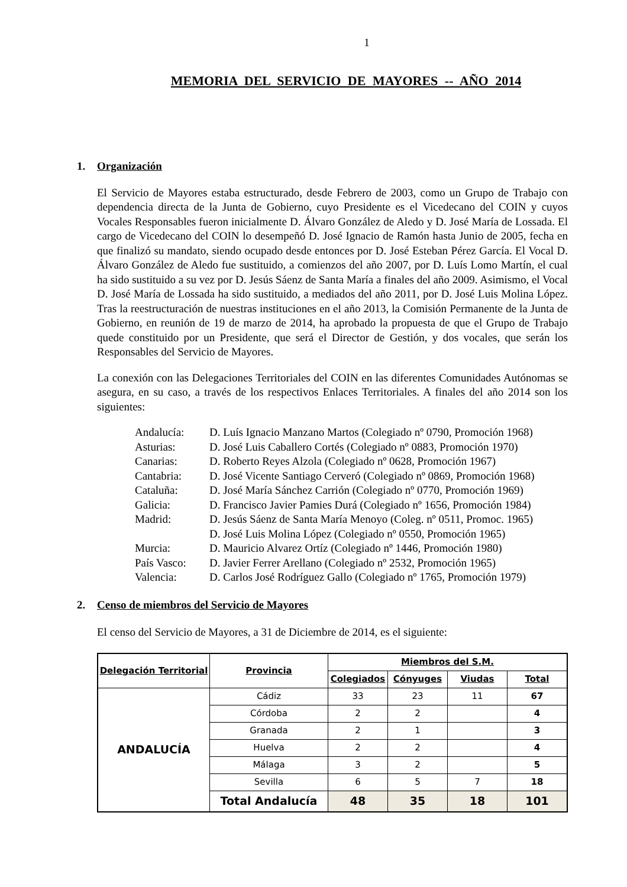1
MEMORIA DEL SERVICIO DE MAYORES -- AÑO 2014
1. Organización
El Servicio de Mayores estaba estructurado, desde Febrero de 2003, como un Grupo de Trabajo con dependencia directa de la Junta de Gobierno, cuyo Presidente es el Vicedecano del COIN y cuyos Vocales Responsables fueron inicialmente D. Álvaro González de Aledo y D. José María de Lossada. El cargo de Vicedecano del COIN lo desempeñó D. José Ignacio de Ramón hasta Junio de 2005, fecha en que finalizó su mandato, siendo ocupado desde entonces por D. José Esteban Pérez García. El Vocal D. Álvaro González de Aledo fue sustituido, a comienzos del año 2007, por D. Luís Lomo Martín, el cual ha sido sustituido a su vez por D. Jesús Sáenz de Santa María a finales del año 2009. Asimismo, el Vocal D. José María de Lossada ha sido sustituido, a mediados del año 2011, por D. José Luis Molina López. Tras la reestructuración de nuestras instituciones en el año 2013, la Comisión Permanente de la Junta de Gobierno, en reunión de 19 de marzo de 2014, ha aprobado la propuesta de que el Grupo de Trabajo quede constituido por un Presidente, que será el Director de Gestión, y dos vocales, que serán los Responsables del Servicio de Mayores.
La conexión con las Delegaciones Territoriales del COIN en las diferentes Comunidades Autónomas se asegura, en su caso, a través de los respectivos Enlaces Territoriales. A finales del año 2014 son los siguientes:
Andalucía: D. Luís Ignacio Manzano Martos (Colegiado nº 0790, Promoción 1968)
Asturias: D. José Luis Caballero Cortés (Colegiado nº 0883, Promoción 1970)
Canarias: D. Roberto Reyes Alzola (Colegiado nº 0628, Promoción 1967)
Cantabria: D. José Vicente Santiago Cerveró (Colegiado nº 0869, Promoción 1968)
Cataluña: D. José María Sánchez Carrión (Colegiado nº 0770, Promoción 1969)
Galicia: D. Francisco Javier Pamies Durá (Colegiado nº 1656, Promoción 1984)
Madrid: D. Jesús Sáenz de Santa María Menoyo (Coleg. nº 0511, Promoc. 1965)
D. José Luis Molina López (Colegiado nº 0550, Promoción 1965)
Murcia: D. Mauricio Alvarez Ortíz (Colegiado nº 1446, Promoción 1980)
País Vasco: D. Javier Ferrer Arellano (Colegiado nº 2532, Promoción 1965)
Valencia: D. Carlos José Rodríguez Gallo (Colegiado nº 1765, Promoción 1979)
2. Censo de miembros del Servicio de Mayores
El censo del Servicio de Mayores, a 31 de Diciembre de 2014, es el siguiente:
| Delegación Territorial | Provincia | Miembros del S.M. | | | |
| --- | --- | --- | --- | --- | --- |
| | | Colegiados | Cónyuges | Viudas | Total |
| ANDALUCÍA | Cádiz | 33 | 23 | 11 | 67 |
| | Córdoba | 2 | 2 | | 4 |
| | Granada | 2 | 1 | | 3 |
| | Huelva | 2 | 2 | | 4 |
| | Málaga | 3 | 2 | | 5 |
| | Sevilla | 6 | 5 | 7 | 18 |
| | Total Andalucía | 48 | 35 | 18 | 101 |